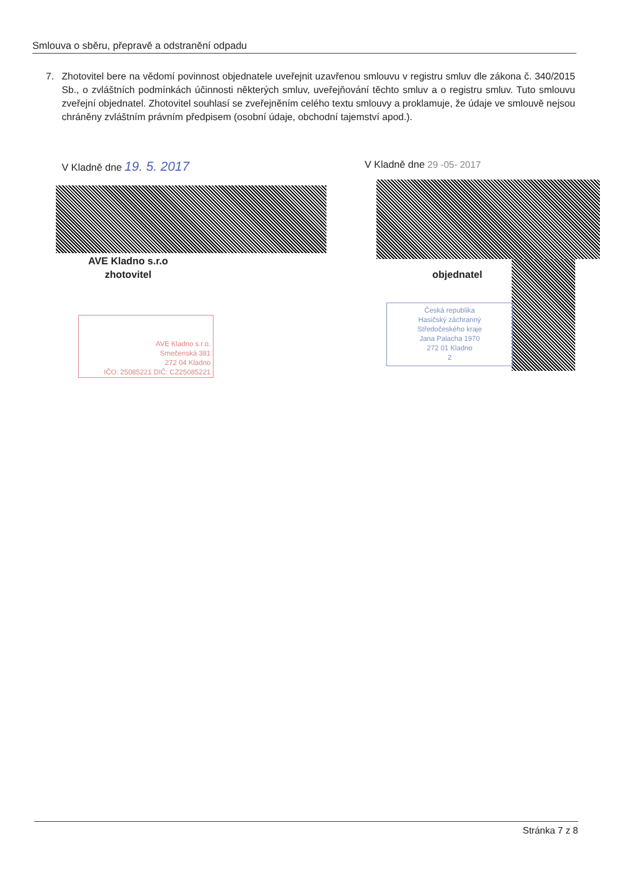Smlouva o sběru, přepravě a odstranění odpadu
7. Zhotovitel bere na vědomí povinnost objednatele uveřejnit uzavřenou smlouvu v registru smluv dle zákona č. 340/2015 Sb., o zvláštních podmínkách účinnosti některých smluv, uveřejňování těchto smluv a o registru smluv. Tuto smlouvu zveřejní objednatel. Zhotovitel souhlasí se zveřejněním celého textu smlouvy a proklamuje, že údaje ve smlouvě nejsou chráněny zvláštním právním předpisem (osobní údaje, obchodní tajemství apod.).
V Kladně dne 19. 5. 2017 V Kladně dne 29 -05- 2017
AVE Kladno s.r.o
zhotovitel
objednatel
AVE Kladno s.r.o.
Smečenská 381
272 04 Kladno
IČO: 25085221 DIČ: CZ25085221
Česká republika
Hasičský záchranný
Středočeského kraje
Jana Palacha 1970
272 01 Kladno
2
Stránka 7 z 8